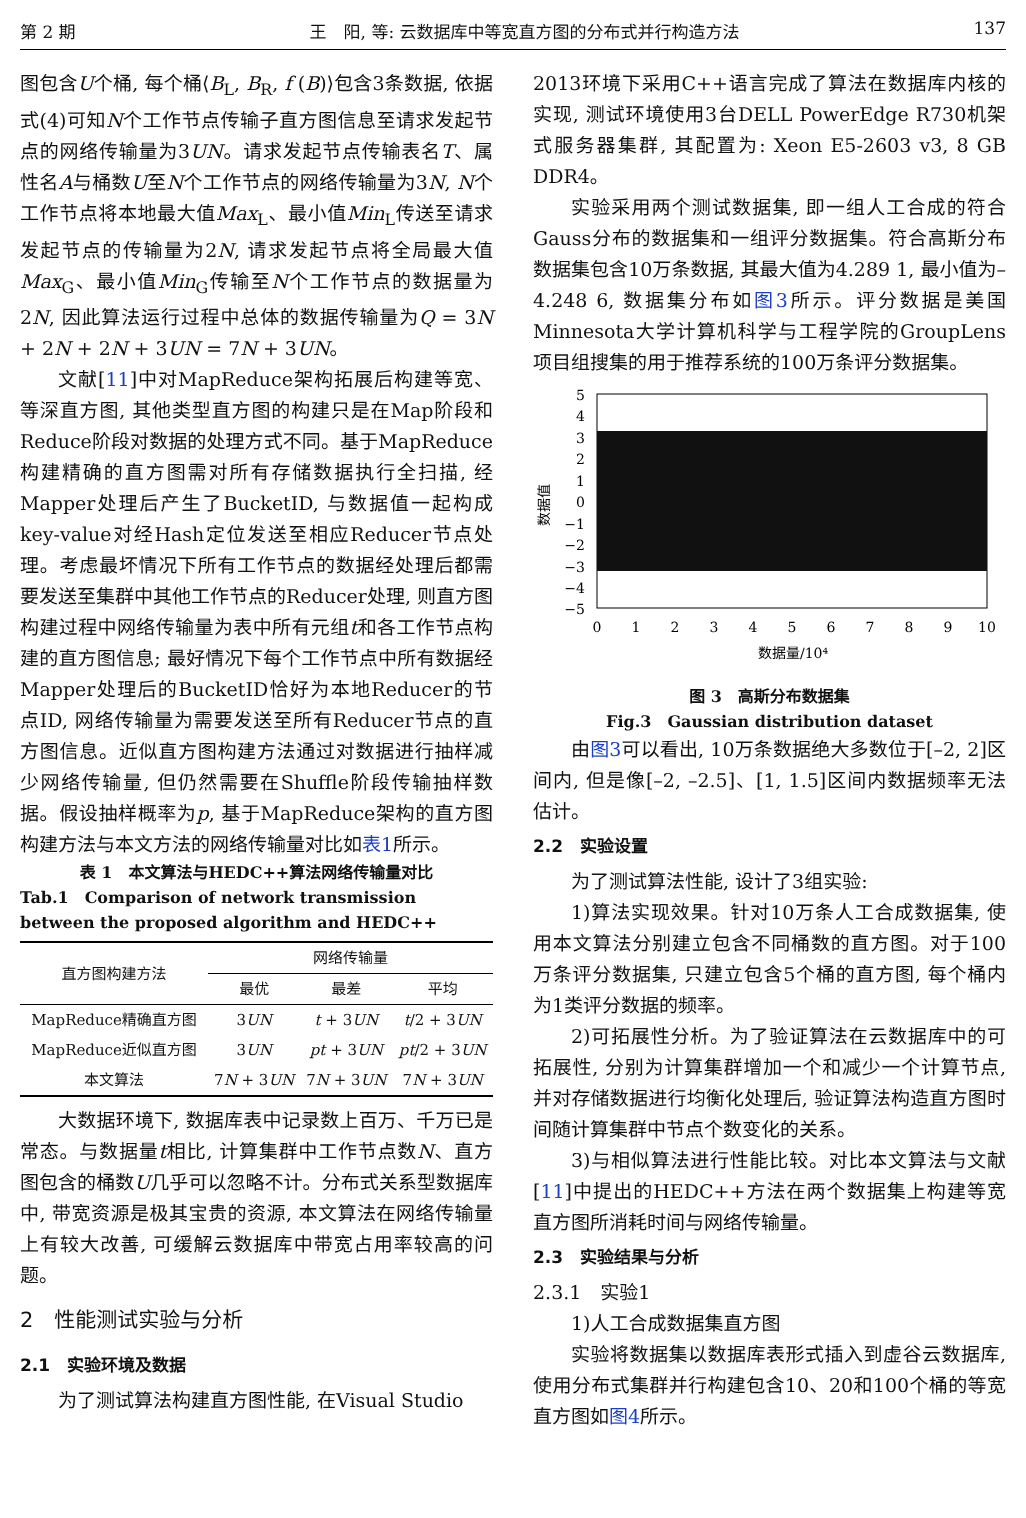第 2 期 王　阳, 等: 云数据库中等宽直方图的分布式并行构造方法 137
图包含U个桶, 每个桶⟨B<sub>L</sub>, B<sub>R</sub>, f (B)⟩包含3条数据, 依据式(4)可知N个工作节点传输子直方图信息至请求发起节点的网络传输量为3UN。请求发起节点传输表名T、属性名A与桶数U至N个工作节点的网络传输量为3N, N个工作节点将本地最大值Max<sub>L</sub>、最小值Min<sub>L</sub>传送至请求发起节点的传输量为2N, 请求发起节点将全局最大值Max<sub>G</sub>、最小值Min<sub>G</sub>传输至N个工作节点的数据量为2N, 因此算法运行过程中总体的数据传输量为Q = 3N + 2N + 2N + 3UN = 7N + 3UN。
文献[11]中对MapReduce架构拓展后构建等宽、等深直方图, 其他类型直方图的构建只是在Map阶段和Reduce阶段对数据的处理方式不同。基于MapReduce构建精确的直方图需对所有存储数据执行全扫描, 经Mapper处理后产生了BucketID, 与数据值一起构成key-value对经Hash定位发送至相应Reducer节点处理。考虑最坏情况下所有工作节点的数据经处理后都需要发送至集群中其他工作节点的Reducer处理, 则直方图构建过程中网络传输量为表中所有元组t和各工作节点构建的直方图信息; 最好情况下每个工作节点中所有数据经Mapper处理后的BucketID恰好为本地Reducer的节点ID, 网络传输量为需要发送至所有Reducer节点的直方图信息。近似直方图构建方法通过对数据进行抽样减少网络传输量, 但仍然需要在Shuffle阶段传输抽样数据。假设抽样概率为p, 基于MapReduce架构的直方图构建方法与本文方法的网络传输量对比如表1所示。
表 1　本文算法与HEDC++算法网络传输量对比
Tab.1　Comparison of network transmission between the proposed algorithm and HEDC++
| 直方图构建方法 | 网络传输量 | | |
| --- | --- | --- | --- |
| | 最优 | 最差 | 平均 |
| MapReduce精确直方图 | 3 UN | t + 3 UN | t /2 + 3 UN |
| MapReduce近似直方图 | 3 UN | pt + 3 UN | pt /2 + 3 UN |
| 本文算法 | 7 N + 3 UN | 7 N + 3 UN | 7 N + 3 UN |
大数据环境下, 数据库表中记录数上百万、千万已是常态。与数据量t相比, 计算集群中工作节点数N、直方图包含的桶数U几乎可以忽略不计。分布式关系型数据库中, 带宽资源是极其宝贵的资源, 本文算法在网络传输量上有较大改善, 可缓解云数据库中带宽占用率较高的问题。
2　性能测试实验与分析
2.1　实验环境及数据
为了测试算法构建直方图性能, 在Visual Studio
2013环境下采用C++语言完成了算法在数据库内核的实现, 测试环境使用3台DELL PowerEdge R730机架式服务器集群, 其配置为: Xeon E5-2603 v3, 8 GB DDR4。
实验采用两个测试数据集, 即一组人工合成的符合Gauss分布的数据集和一组评分数据集。符合高斯分布数据集包含10万条数据, 其最大值为4.289 1, 最小值为–4.248 6, 数据集分布如图3所示。评分数据是美国Minnesota大学计算机科学与工程学院的GroupLens项目组搜集的用于推荐系统的100万条评分数据集。
数据值
5
4
3
2
1
0
−1
−2
−3
−4
−5
0
1
2
3
4
5
6
7
8
9
10
数据量/10⁴
图 3　高斯分布数据集
Fig.3　Gaussian distribution dataset
由图3可以看出, 10万条数据绝大多数位于[–2, 2]区间内, 但是像[–2, –2.5]、[1, 1.5]区间内数据频率无法估计。
2.2　实验设置
为了测试算法性能, 设计了3组实验:
1)算法实现效果。针对10万条人工合成数据集, 使用本文算法分别建立包含不同桶数的直方图。对于100万条评分数据集, 只建立包含5个桶的直方图, 每个桶内为1类评分数据的频率。
2)可拓展性分析。为了验证算法在云数据库中的可拓展性, 分别为计算集群增加一个和减少一个计算节点, 并对存储数据进行均衡化处理后, 验证算法构造直方图时间随计算集群中节点个数变化的关系。
3)与相似算法进行性能比较。对比本文算法与文献[11]中提出的HEDC++方法在两个数据集上构建等宽直方图所消耗时间与网络传输量。
2.3　实验结果与分析
2.3.1　实验1
1)人工合成数据集直方图
实验将数据集以数据库表形式插入到虚谷云数据库, 使用分布式集群并行构建包含10、20和100个桶的等宽直方图如图4所示。